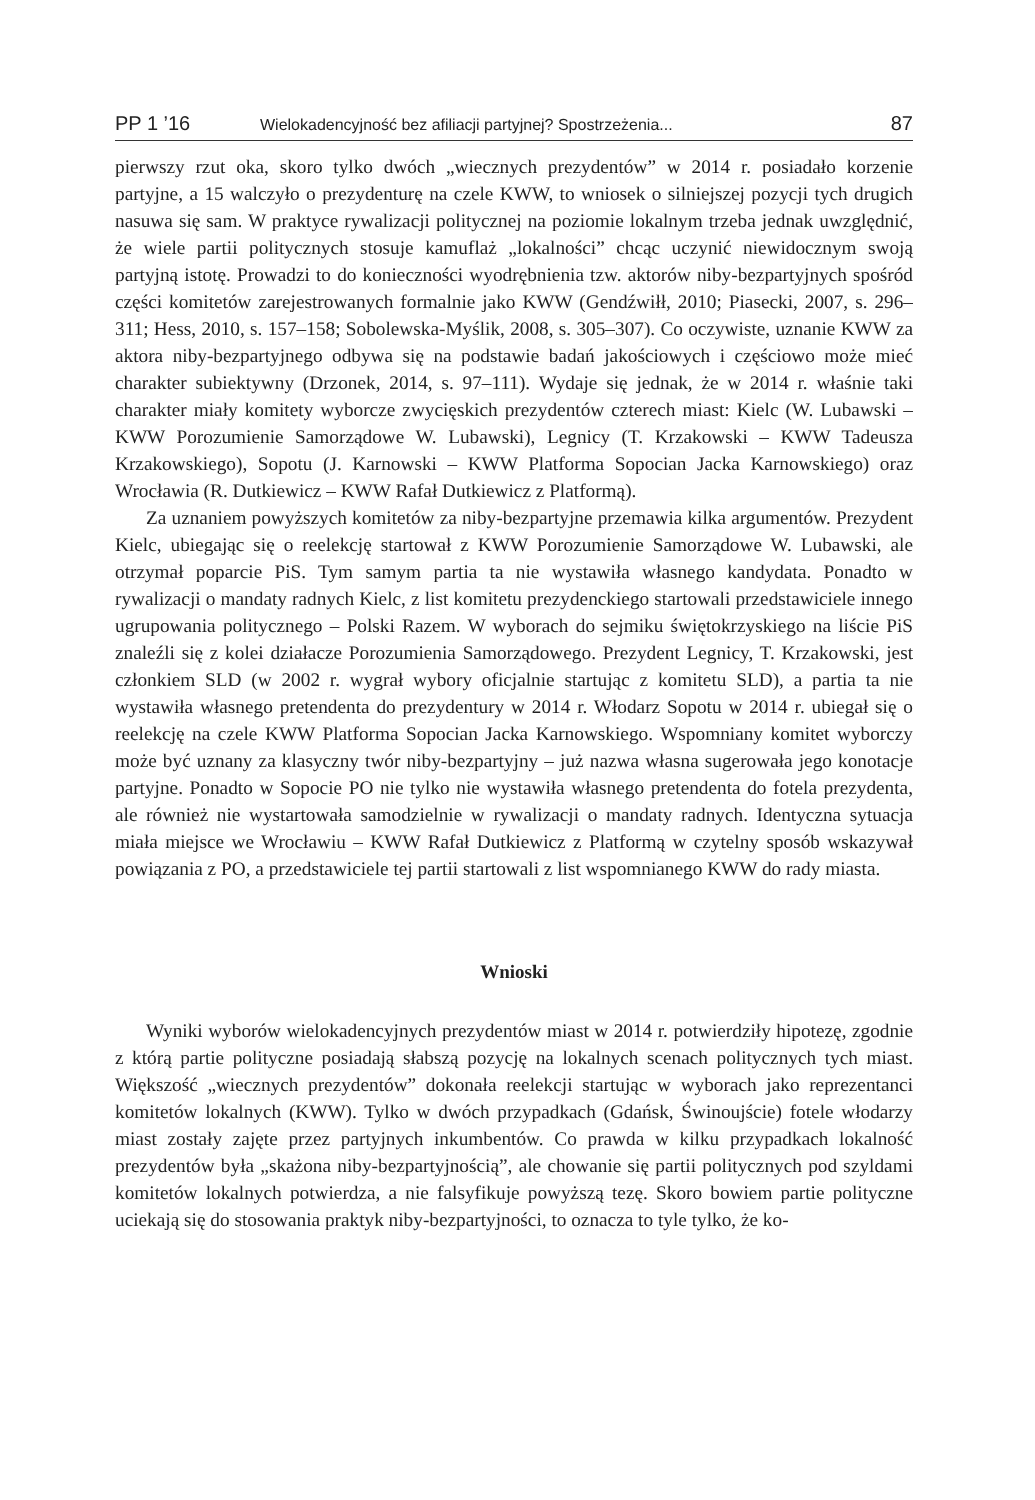PP 1 ’16 Wielokadencyjność bez afiliacji partyjnej? Spostrzeżenia... 87
pierwszy rzut oka, skoro tylko dwóch „wiecznych prezydentów” w 2014 r. posiadało korzenie partyjne, a 15 walczyło o prezydenturę na czele KWW, to wniosek o silniejszej pozycji tych drugich nasuwa się sam. W praktyce rywalizacji politycznej na poziomie lokalnym trzeba jednak uwzględnić, że wiele partii politycznych stosuje kamuflaż „lokalności” chcąc uczynić niewidocznym swoją partyjną istotę. Prowadzi to do konieczności wyodrębnienia tzw. aktorów niby-bezpartyjnych spośród części komitetów zarejestrowanych formalnie jako KWW (Gendźwiłł, 2010; Piasecki, 2007, s. 296–311; Hess, 2010, s. 157–158; Sobolewska-Myślik, 2008, s. 305–307). Co oczywiste, uznanie KWW za aktora niby-bezpartyjnego odbywa się na podstawie badań jakościowych i częściowo może mieć charakter subiektywny (Drzonek, 2014, s. 97–111). Wydaje się jednak, że w 2014 r. właśnie taki charakter miały komitety wyborcze zwycięskich prezydentów czterech miast: Kielc (W. Lubawski – KWW Porozumienie Samorządowe W. Lubawski), Legnicy (T. Krzakowski – KWW Tadeusza Krzakowskiego), Sopotu (J. Karnowski – KWW Platforma Sopocian Jacka Karnowskiego) oraz Wrocławia (R. Dutkiewicz – KWW Rafał Dutkiewicz z Platformą).
Za uznaniem powyższych komitetów za niby-bezpartyjne przemawia kilka argumentów. Prezydent Kielc, ubiegając się o reelekcję startował z KWW Porozumienie Samorządowe W. Lubawski, ale otrzymał poparcie PiS. Tym samym partia ta nie wystawiła własnego kandydata. Ponadto w rywalizacji o mandaty radnych Kielc, z list komitetu prezydenckiego startowali przedstawiciele innego ugrupowania politycznego – Polski Razem. W wyborach do sejmiku świętokrzyskiego na liście PiS znaleźli się z kolei działacze Porozumienia Samorządowego. Prezydent Legnicy, T. Krzakowski, jest członkiem SLD (w 2002 r. wygrał wybory oficjalnie startując z komitetu SLD), a partia ta nie wystawiła własnego pretendenta do prezydentury w 2014 r. Włodarz Sopotu w 2014 r. ubiegał się o reelekcję na czele KWW Platforma Sopocian Jacka Karnowskiego. Wspomniany komitet wyborczy może być uznany za klasyczny twór niby-bezpartyjny – już nazwa własna sugerowała jego konotacje partyjne. Ponadto w Sopocie PO nie tylko nie wystawiła własnego pretendenta do fotela prezydenta, ale również nie wystartowała samodzielnie w rywalizacji o mandaty radnych. Identyczna sytuacja miała miejsce we Wrocławiu – KWW Rafał Dutkiewicz z Platformą w czytelny sposób wskazywał powiązania z PO, a przedstawiciele tej partii startowali z list wspomnianego KWW do rady miasta.
Wnioski
Wyniki wyborów wielokadencyjnych prezydentów miast w 2014 r. potwierdziły hipotezę, zgodnie z którą partie polityczne posiadają słabszą pozycję na lokalnych scenach politycznych tych miast. Większość „wiecznych prezydentów” dokonała reelekcji startując w wyborach jako reprezentanci komitetów lokalnych (KWW). Tylko w dwóch przypadkach (Gdańsk, Świnoujście) fotele włodarzy miast zostały zajęte przez partyjnych inkumbentów. Co prawda w kilku przypadkach lokalność prezydentów była „skażona niby-bezpartyjnością”, ale chowanie się partii politycznych pod szyldami komitetów lokalnych potwierdza, a nie falsyfikuje powyższą tezę. Skoro bowiem partie polityczne uciekają się do stosowania praktyk niby-bezpartyjności, to oznacza to tyle tylko, że ko-